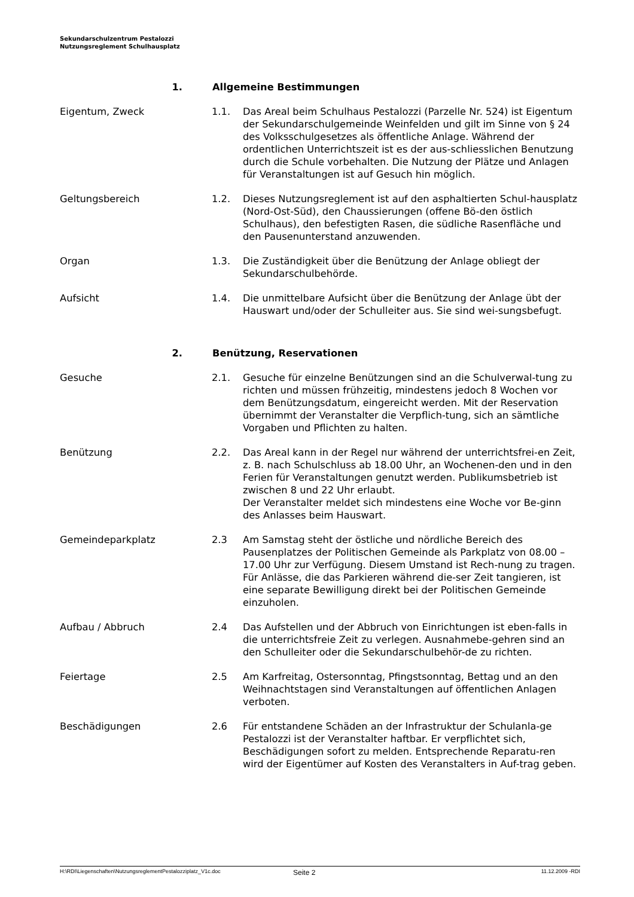Sekundarschulzentrum Pestalozzi
Nutzungsreglement Schulhausplatz
1. Allgemeine Bestimmungen
Eigentum, Zweck 1.1. Das Areal beim Schulhaus Pestalozzi (Parzelle Nr. 524) ist Eigentum der Sekundarschulgemeinde Weinfelden und gilt im Sinne von § 24 des Volksschulgesetzes als öffentliche Anlage. Während der ordentlichen Unterrichtszeit ist es der aus-schliesslichen Benutzung durch die Schule vorbehalten. Die Nutzung der Plätze und Anlagen für Veranstaltungen ist auf Gesuch hin möglich.
Geltungsbereich 1.2. Dieses Nutzungsreglement ist auf den asphaltierten Schul-hausplatz (Nord-Ost-Süd), den Chaussierungen (offene Bö-den östlich Schulhaus), den befestigten Rasen, die südliche Rasenfläche und den Pausenunterstand anzuwenden.
Organ 1.3. Die Zuständigkeit über die Benützung der Anlage obliegt der Sekundarschulbehörde.
Aufsicht 1.4. Die unmittelbare Aufsicht über die Benützung der Anlage übt der Hauswart und/oder der Schulleiter aus. Sie sind wei-sungsbefugt.
2. Benützung, Reservationen
Gesuche 2.1. Gesuche für einzelne Benützungen sind an die Schulverwal-tung zu richten und müssen frühzeitig, mindestens jedoch 8 Wochen vor dem Benützungsdatum, eingereicht werden. Mit der Reservation übernimmt der Veranstalter die Verpflich-tung, sich an sämtliche Vorgaben und Pflichten zu halten.
Benützung 2.2. Das Areal kann in der Regel nur während der unterrichtsfrei-en Zeit, z. B. nach Schulschluss ab 18.00 Uhr, an Wochenen-den und in den Ferien für Veranstaltungen genutzt werden. Publikumsbetrieb ist zwischen 8 und 22 Uhr erlaubt.
Der Veranstalter meldet sich mindestens eine Woche vor Be-ginn des Anlasses beim Hauswart.
Gemeindeparkplatz 2.3 Am Samstag steht der östliche und nördliche Bereich des Pausenplatzes der Politischen Gemeinde als Parkplatz von 08.00 – 17.00 Uhr zur Verfügung. Diesem Umstand ist Rech-nung zu tragen. Für Anlässe, die das Parkieren während die-ser Zeit tangieren, ist eine separate Bewilligung direkt bei der Politischen Gemeinde einzuholen.
Aufbau / Abbruch 2.4 Das Aufstellen und der Abbruch von Einrichtungen ist eben-falls in die unterrichtsfreie Zeit zu verlegen. Ausnahmebe-gehren sind an den Schulleiter oder die Sekundarschulbehör-de zu richten.
Feiertage 2.5 Am Karfreitag, Ostersonntag, Pfingstsonntag, Bettag und an den Weihnachtstagen sind Veranstaltungen auf öffentlichen Anlagen verboten.
Beschädigungen 2.6 Für entstandene Schäden an der Infrastruktur der Schulanla-ge Pestalozzi ist der Veranstalter haftbar. Er verpflichtet sich, Beschädigungen sofort zu melden. Entsprechende Reparatu-ren wird der Eigentümer auf Kosten des Veranstalters in Auf-trag geben.
H:\RDI\Liegenschaften\NutzungsreglementPestalozziplatz_V1c.doc Seite 2 11.12.2009 -RDI